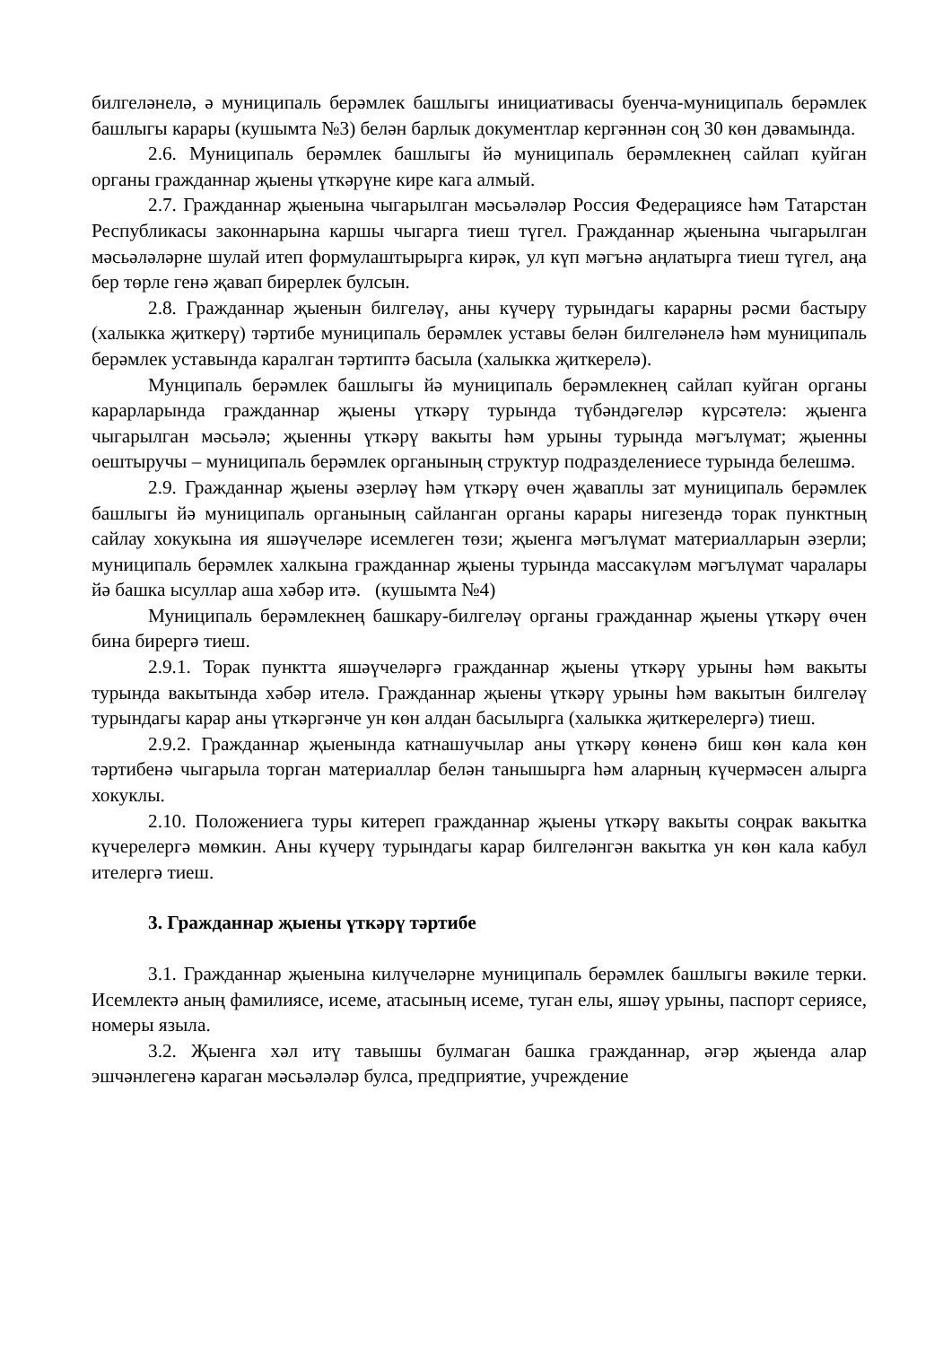билгеләнелә, ә муниципаль берәмлек башлыгы инициативасы буенча-муниципаль берәмлек башлыгы карары (кушымта №3) белән барлык документлар кергәннән соң 30 көн дәвамында.
2.6. Муниципаль берәмлек башлыгы йә муниципаль берәмлекнең сайлап куйган органы гражданнар җыены үткәрүне кире кага алмый.
2.7. Гражданнар җыенына чыгарылган мәсьәләләр Россия Федерациясе һәм Татарстан Республикасы законнарына каршы чыгарга тиеш түгел. Гражданнар җыенына чыгарылган мәсьәләләрне шулай итеп формулаштырырга кирәк, ул күп мәгънә аңлатырга тиеш түгел, аңа бер төрле генә җавап бирерлек булсын.
2.8. Гражданнар җыенын билгеләү, аны күчерү турындагы карарны рәсми бастыру (халыкка җиткерү) тәртибе муниципаль берәмлек уставы белән билгеләнелә һәм муниципаль берәмлек уставында каралган тәртиптә басыла (халыкка җиткерелә).
Мунципаль берәмлек башлыгы йә муниципаль берәмлекнең сайлап куйган органы карарларында гражданнар җыены үткәрү турында түбәндәгеләр күрсәтелә: җыенга чыгарылган мәсьәлә; җыенны үткәрү вакыты һәм урыны турында мәгълүмат; җыенны оештыручы – муниципаль берәмлек органының структур подразделениесе турында белешмә.
2.9. Гражданнар җыены әзерләү һәм үткәрү өчен җаваплы зат муниципаль берәмлек башлыгы йә муниципаль органының сайланган органы карары нигезендә торак пунктның сайлау хокукына ия яшәүчеләре исемлеген төзи; җыенга мәгълүмат материалларын әзерли; муниципаль берәмлек халкына гражданнар җыены турында массакүләм мәгълүмат чаралары йә башка ысуллар аша хәбәр итә. (кушымта №4)
Муниципаль берәмлекнең башкару-билгеләү органы гражданнар җыены үткәрү өчен бина бирергә тиеш.
2.9.1. Торак пунктта яшәүчеләргә гражданнар җыены үткәрү урыны һәм вакыты турында вакытында хәбәр ителә. Гражданнар җыены үткәрү урыны һәм вакытын билгеләү турындагы карар аны үткәргәнче ун көн алдан басылырга (халыкка җиткерелергә) тиеш.
2.9.2. Гражданнар җыенында катнашучылар аны үткәрү көненә биш көн кала көн тәртибенә чыгарыла торган материаллар белән танышырга һәм аларның күчермәсен алырга хокуклы.
2.10. Положениега туры китереп гражданнар җыены үткәрү вакыты соңрак вакытка күчерелергә мөмкин. Аны күчерү турындагы карар билгеләнгән вакытка ун көн кала кабул ителергә тиеш.
3. Гражданнар җыены үткәрү тәртибе
3.1. Гражданнар җыенына килүчеләрне муниципаль берәмлек башлыгы вәкиле терки. Исемлектә аның фамилиясе, исеме, атасының исеме, туган елы, яшәү урыны, паспорт сериясе, номеры языла.
3.2. Җыенга хәл итү тавышы булмаган башка гражданнар, әгәр җыенда алар эшчәнлегенә караган мәсьәләләр булса, предприятие, учреждение